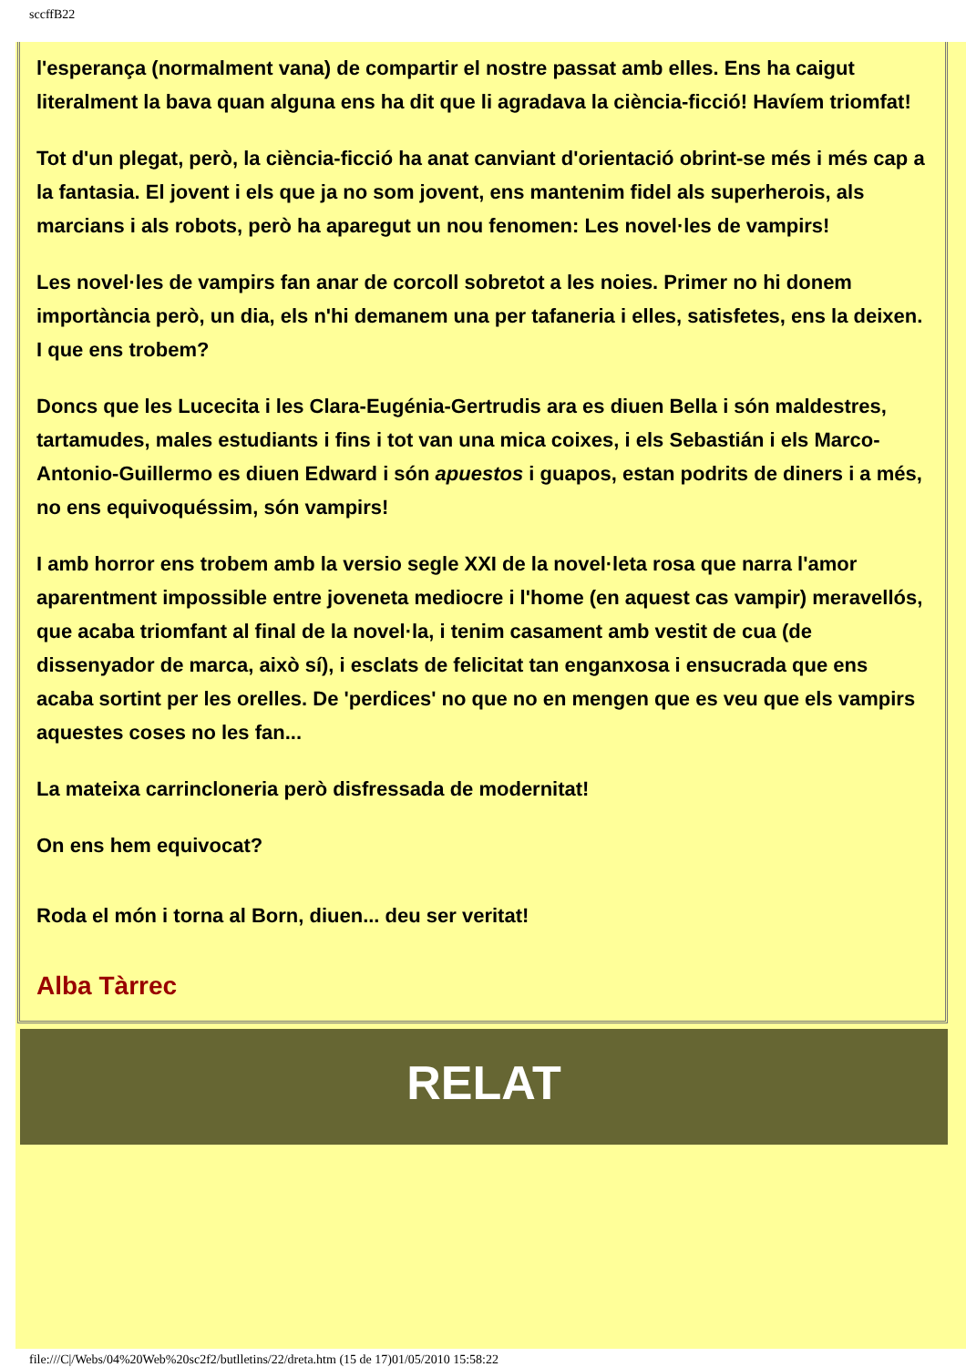sccffB22
l'esperança (normalment vana) de compartir el nostre passat amb elles. Ens ha caigut literalment la bava quan alguna ens ha dit que li agradava la ciència-ficció! Havíem triomfat!
Tot d'un plegat, però, la ciència-ficció ha anat canviant d'orientació obrint-se més i més cap a la fantasia. El jovent i els que ja no som jovent, ens mantenim fidel als superherois, als marcians i als robots, però ha aparegut un nou fenomen: Les novel·les de vampirs!
Les novel·les de vampirs fan anar de corcoll sobretot a les noies. Primer no hi donem importància però, un dia, els n'hi demanem una per tafaneria i elles, satisfetes, ens la deixen. I que ens trobem?
Doncs que les Lucecita i les Clara-Eugénia-Gertrudis ara es diuen Bella i són maldestres, tartamudes, males estudiants i fins i tot van una mica coixes, i els Sebastián i els Marco-Antonio-Guillermo es diuen Edward i són apuestos i guapos, estan podrits de diners i a més, no ens equivoquéssim, són vampirs!
I amb horror ens trobem amb la versio segle XXI de la novel·leta rosa que narra l'amor aparentment impossible entre joveneta mediocre i l'home (en aquest cas vampir) meravellós, que acaba triomfant al final de la novel·la, i tenim casament amb vestit de cua (de dissenyador de marca, això sí), i esclats de felicitat tan enganxosa i ensucrada que ens acaba sortint per les orelles. De 'perdices' no que no en mengen que es veu que els vampirs aquestes coses no les fan...
La mateixa carrincloneria però disfressada de modernitat!
On ens hem equivocat?
Roda el món i torna al Born, diuen... deu ser veritat!
Alba Tàrrec
RELAT
file:///C|/Webs/04%20Web%20sc2f2/butlletins/22/dreta.htm (15 de 17)01/05/2010 15:58:22